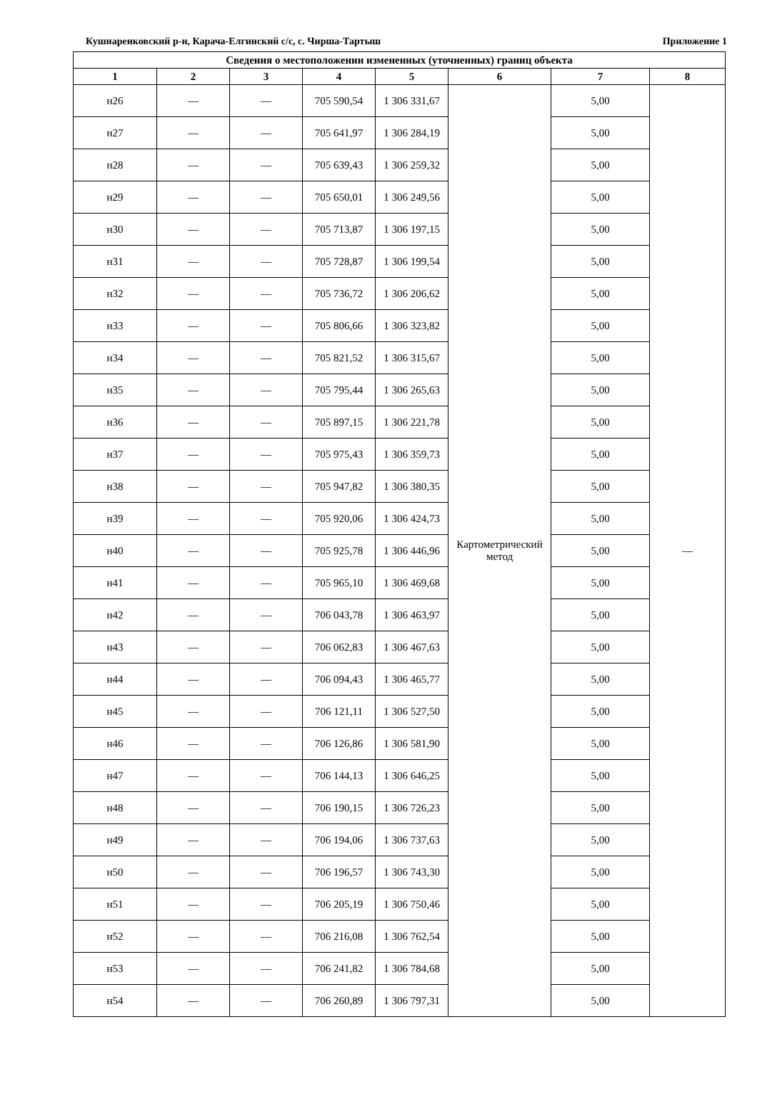Кушнаренковский р-н, Карача-Елгинский с/с, с. Чирша-Тартыш Приложение 1
| Сведения о местоположении измененных (уточненных) границ объекта | | | | | | | |
| --- | --- | --- | --- | --- | --- | --- | --- |
| 1 | 2 | 3 | 4 | 5 | 6 | 7 | 8 |
| н26 | — | — | 705 590,54 | 1 306 331,67 | Картометрический метод | 5,00 | — |
| н27 | — | — | 705 641,97 | 1 306 284,19 | | 5,00 | |
| н28 | — | — | 705 639,43 | 1 306 259,32 | | 5,00 | |
| н29 | — | — | 705 650,01 | 1 306 249,56 | | 5,00 | |
| н30 | — | — | 705 713,87 | 1 306 197,15 | | 5,00 | |
| н31 | — | — | 705 728,87 | 1 306 199,54 | | 5,00 | |
| н32 | — | — | 705 736,72 | 1 306 206,62 | | 5,00 | |
| н33 | — | — | 705 806,66 | 1 306 323,82 | | 5,00 | |
| н34 | — | — | 705 821,52 | 1 306 315,67 | | 5,00 | |
| н35 | — | — | 705 795,44 | 1 306 265,63 | | 5,00 | |
| н36 | — | — | 705 897,15 | 1 306 221,78 | | 5,00 | |
| н37 | — | — | 705 975,43 | 1 306 359,73 | | 5,00 | |
| н38 | — | — | 705 947,82 | 1 306 380,35 | | 5,00 | |
| н39 | — | — | 705 920,06 | 1 306 424,73 | | 5,00 | |
| н40 | — | — | 705 925,78 | 1 306 446,96 | | 5,00 | |
| н41 | — | — | 705 965,10 | 1 306 469,68 | | 5,00 | |
| н42 | — | — | 706 043,78 | 1 306 463,97 | | 5,00 | |
| н43 | — | — | 706 062,83 | 1 306 467,63 | | 5,00 | |
| н44 | — | — | 706 094,43 | 1 306 465,77 | | 5,00 | |
| н45 | — | — | 706 121,11 | 1 306 527,50 | | 5,00 | |
| н46 | — | — | 706 126,86 | 1 306 581,90 | | 5,00 | |
| н47 | — | — | 706 144,13 | 1 306 646,25 | | 5,00 | |
| н48 | — | — | 706 190,15 | 1 306 726,23 | | 5,00 | |
| н49 | — | — | 706 194,06 | 1 306 737,63 | | 5,00 | |
| н50 | — | — | 706 196,57 | 1 306 743,30 | | 5,00 | |
| н51 | — | — | 706 205,19 | 1 306 750,46 | | 5,00 | |
| н52 | — | — | 706 216,08 | 1 306 762,54 | | 5,00 | |
| н53 | — | — | 706 241,82 | 1 306 784,68 | | 5,00 | |
| н54 | — | — | 706 260,89 | 1 306 797,31 | | 5,00 | |